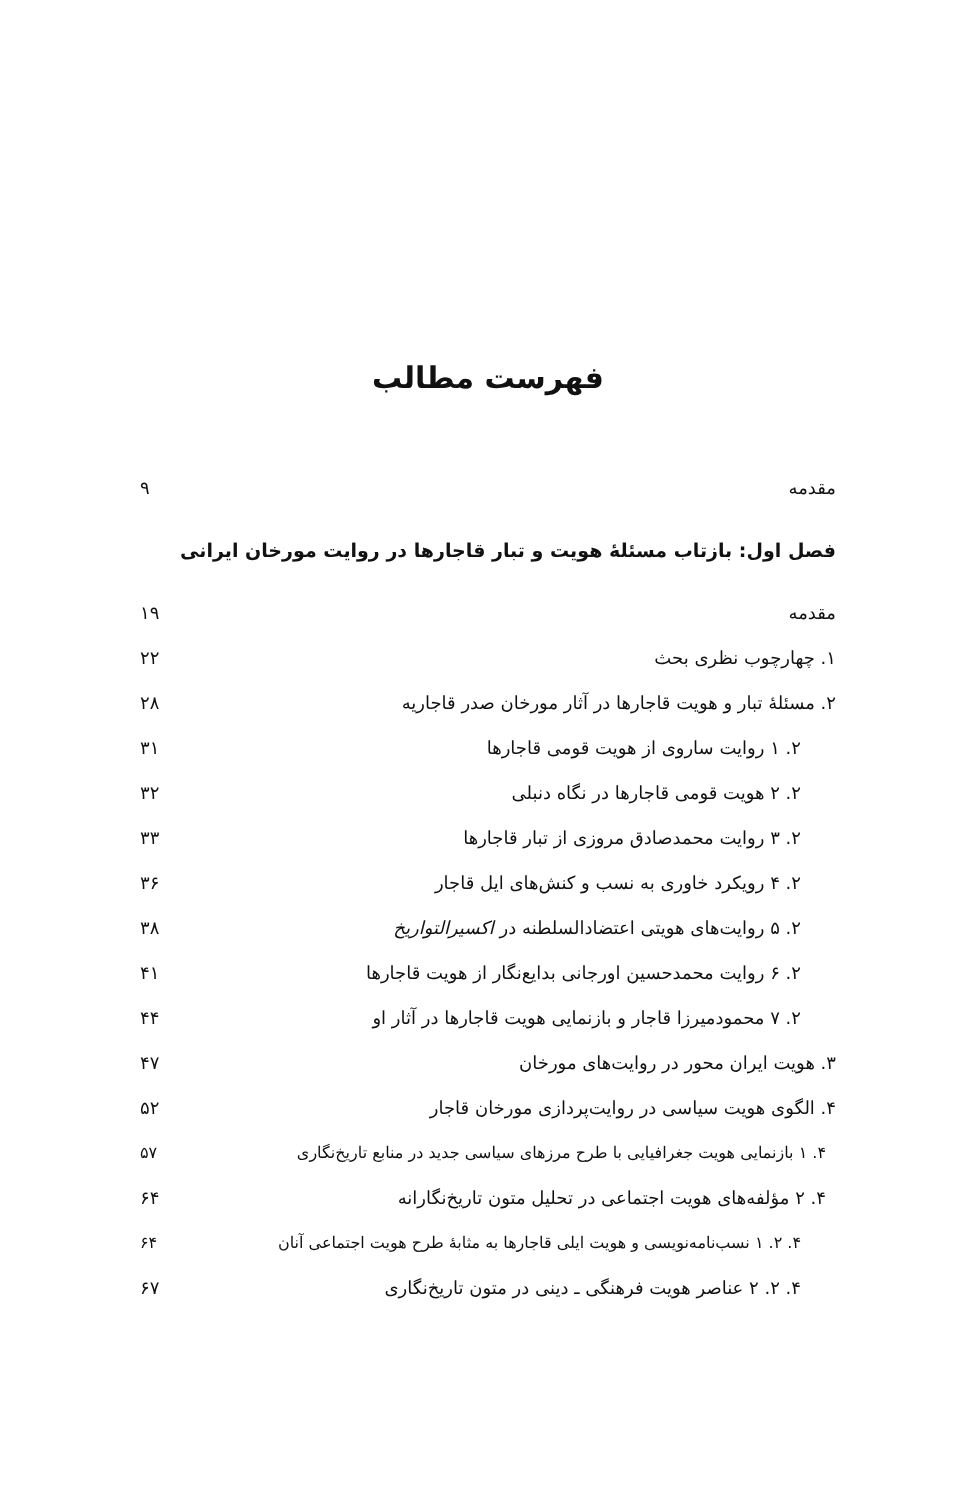فهرست مطالب
مقدمه ۹
فصل اول: بازتاب مسئلهٔ هویت و تبار قاجارها در روایت مورخان ایرانی
مقدمه ۱۹
۱. چهارچوب نظری بحث ۲۲
۲. مسئلهٔ تبار و هویت قاجارها در آثار مورخان صدر قاجاریه ۲۸
۲. ۱ روایت ساروی از هویت قومی قاجارها ۳۱
۲. ۲ هویت قومی قاجارها در نگاه دنبلی ۳۲
۲. ۳ روایت محمدصادق مروزی از تبار قاجارها ۳۳
۲. ۴ رویکرد خاوری به نسب و کنش‌های ایل قاجار ۳۶
۲. ۵ روایت‌های هویتی اعتضادالسلطنه در اکسیرالتواریخ ۳۸
۲. ۶ روایت محمدحسین اورجانی بدایع‌نگار از هویت قاجارها ۴۱
۲. ۷ محمودمیرزا قاجار و بازنمایی هویت قاجارها در آثار او ۴۴
۳. هویت ایران محور در روایت‌های مورخان ۴۷
۴. الگوی هویت سیاسی در روایت‌پردازی مورخان قاجار ۵۲
۴. ۱ بازنمایی هویت جغرافیایی با طرح مرزهای سیاسی جدید در منابع تاریخ‌نگاری ۵۷
۴. ۲ مؤلفه‌های هویت اجتماعی در تحلیل متون تاریخ‌نگارانه ۶۴
۴. ۲. ۱ نسب‌نامه‌نویسی و هویت ایلی قاجارها به مثابهٔ طرح هویت اجتماعی آنان ۶۴
۴. ۲. ۲ عناصر هویت فرهنگی ـ دینی در متون تاریخ‌نگاری ۶۷